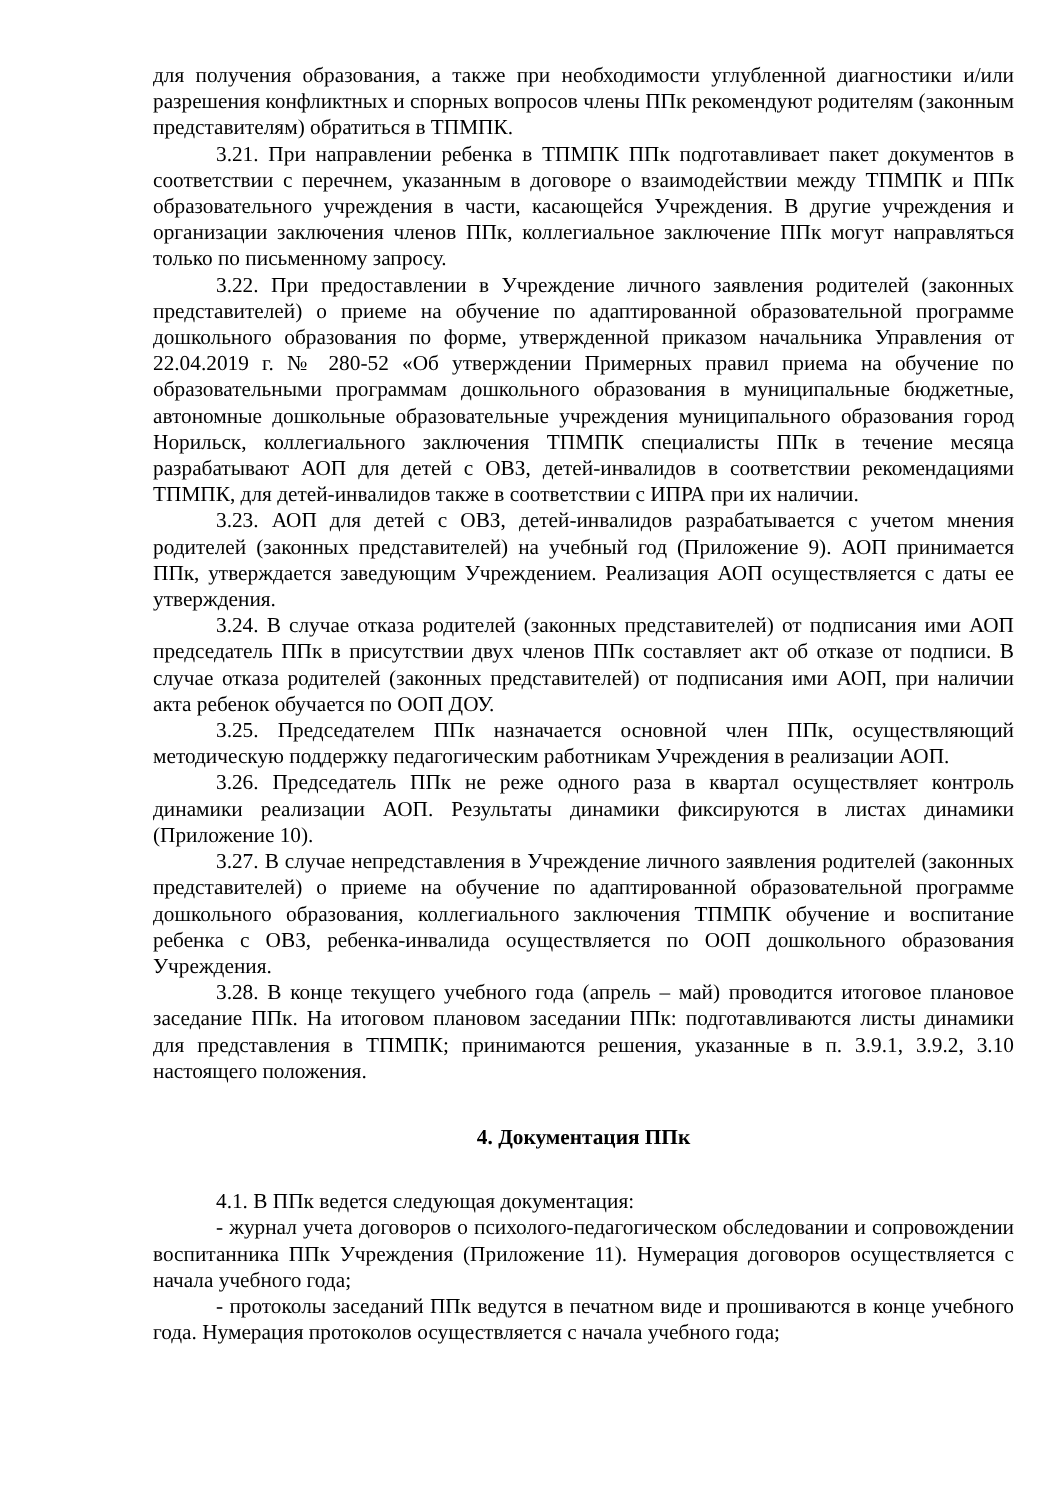для получения образования, а также при необходимости углубленной диагностики и/или разрешения конфликтных и спорных вопросов члены ППк рекомендуют родителям (законным представителям) обратиться в ТПМПК.
3.21. При направлении ребенка в ТПМПК ППк подготавливает пакет документов в соответствии с перечнем, указанным в договоре о взаимодействии между ТПМПК и ППк образовательного учреждения в части, касающейся Учреждения. В другие учреждения и организации заключения членов ППк, коллегиальное заключение ППк могут направляться только по письменному запросу.
3.22. При предоставлении в Учреждение личного заявления родителей (законных представителей) о приеме на обучение по адаптированной образовательной программе дошкольного образования по форме, утвержденной приказом начальника Управления от 22.04.2019 г. № 280-52 «Об утверждении Примерных правил приема на обучение по образовательными программам дошкольного образования в муниципальные бюджетные, автономные дошкольные образовательные учреждения муниципального образования город Норильск, коллегиального заключения ТПМПК специалисты ППк в течение месяца разрабатывают АОП для детей с ОВЗ, детей-инвалидов в соответствии рекомендациями ТПМПК, для детей-инвалидов также в соответствии с ИПРА при их наличии.
3.23. АОП для детей с ОВЗ, детей-инвалидов разрабатывается с учетом мнения родителей (законных представителей) на учебный год (Приложение 9). АОП принимается ППк, утверждается заведующим Учреждением. Реализация АОП осуществляется с даты ее утверждения.
3.24. В случае отказа родителей (законных представителей) от подписания ими АОП председатель ППк в присутствии двух членов ППк составляет акт об отказе от подписи. В случае отказа родителей (законных представителей) от подписания ими АОП, при наличии акта ребенок обучается по ООП ДОУ.
3.25. Председателем ППк назначается основной член ППк, осуществляющий методическую поддержку педагогическим работникам Учреждения в реализации АОП.
3.26. Председатель ППк не реже одного раза в квартал осуществляет контроль динамики реализации АОП. Результаты динамики фиксируются в листах динамики (Приложение 10).
3.27. В случае непредставления в Учреждение личного заявления родителей (законных представителей) о приеме на обучение по адаптированной образовательной программе дошкольного образования, коллегиального заключения ТПМПК обучение и воспитание ребенка с ОВЗ, ребенка-инвалида осуществляется по ООП дошкольного образования Учреждения.
3.28. В конце текущего учебного года (апрель – май) проводится итоговое плановое заседание ППк. На итоговом плановом заседании ППк: подготавливаются листы динамики для представления в ТПМПК; принимаются решения, указанные в п. 3.9.1, 3.9.2, 3.10 настоящего положения.
4. Документация ППк
4.1. В ППк ведется следующая документация:
- журнал учета договоров о психолого-педагогическом обследовании и сопровождении воспитанника ППк Учреждения (Приложение 11). Нумерация договоров осуществляется с начала учебного года;
- протоколы заседаний ППк ведутся в печатном виде и прошиваются в конце учебного года. Нумерация протоколов осуществляется с начала учебного года;